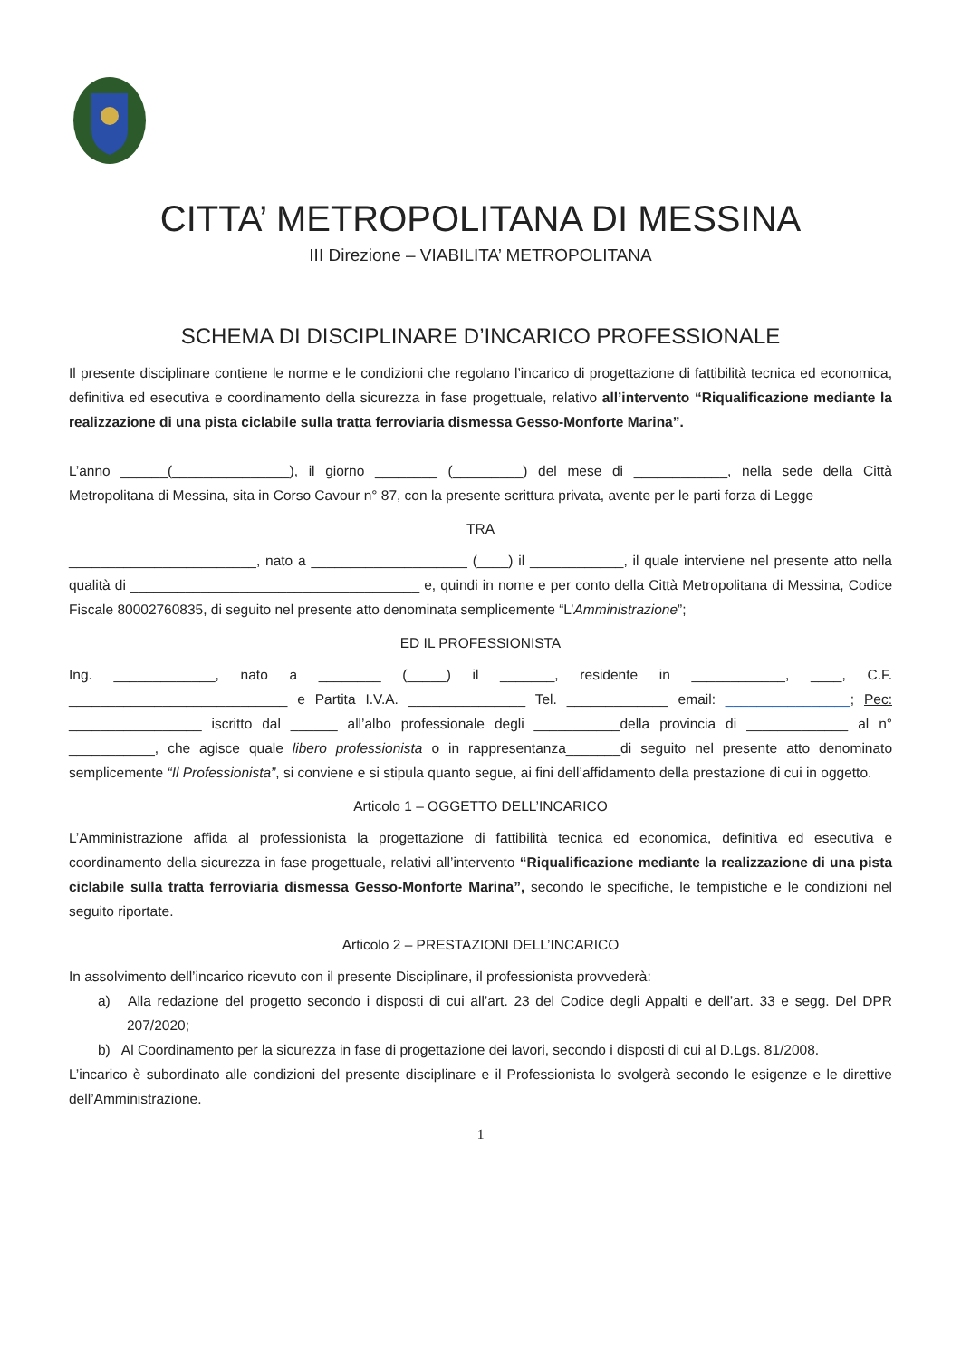CITTA’ METROPOLITANA DI MESSINA
III Direzione – VIABILITA’ METROPOLITANA
SCHEMA DI DISCIPLINARE D’INCARICO PROFESSIONALE
Il presente disciplinare contiene le norme e le condizioni che regolano l’incarico di progettazione di fattibilità tecnica ed economica, definitiva ed esecutiva e coordinamento della sicurezza in fase progettuale, relativo all’intervento “Riqualificazione mediante la realizzazione di una pista ciclabile sulla tratta ferroviaria dismessa Gesso-Monforte Marina”.
L’anno ______(_______________), il giorno ________ (_________) del mese di ____________, nella sede della Città Metropolitana di Messina, sita in Corso Cavour n° 87, con la presente scrittura privata, avente per le parti forza di Legge
TRA
________________________, nato a ____________________ (____) il ____________, il quale interviene nel presente atto nella qualità di _____________________________________ e, quindi in nome e per conto della Città Metropolitana di Messina, Codice Fiscale 80002760835, di seguito nel presente atto denominata semplicemente “L’Amministrazione”;
ED IL PROFESSIONISTA
Ing. _____________, nato a ________ (_____) il _______, residente in ____________, ____, C.F. ____________________________ e Partita I.V.A. _______________ Tel. _____________ email: ________________; Pec: _________________ iscritto dal ______ all’albo professionale degli ___________della provincia di _____________ al n° ___________, che agisce quale libero professionista o in rappresentanza_______di seguito nel presente atto denominato semplicemente “Il Professionista”, si conviene e si stipula quanto segue, ai fini dell’affidamento della prestazione di cui in oggetto.
Articolo 1 – OGGETTO DELL’INCARICO
L’Amministrazione affida al professionista la progettazione di fattibilità tecnica ed economica, definitiva ed esecutiva e coordinamento della sicurezza in fase progettuale, relativi all’intervento “Riqualificazione mediante la realizzazione di una pista ciclabile sulla tratta ferroviaria dismessa Gesso-Monforte Marina”, secondo le specifiche, le tempistiche e le condizioni nel seguito riportate.
Articolo 2 – PRESTAZIONI DELL’INCARICO
In assolvimento dell’incarico ricevuto con il presente Disciplinare, il professionista provvederà:
a) Alla redazione del progetto secondo i disposti di cui all’art. 23 del Codice degli Appalti e dell’art. 33 e segg. Del DPR 207/2020;
b) Al Coordinamento per la sicurezza in fase di progettazione dei lavori, secondo i disposti di cui al D.Lgs. 81/2008.
L’incarico è subordinato alle condizioni del presente disciplinare e il Professionista lo svolgerà secondo le esigenze e le direttive dell’Amministrazione.
1